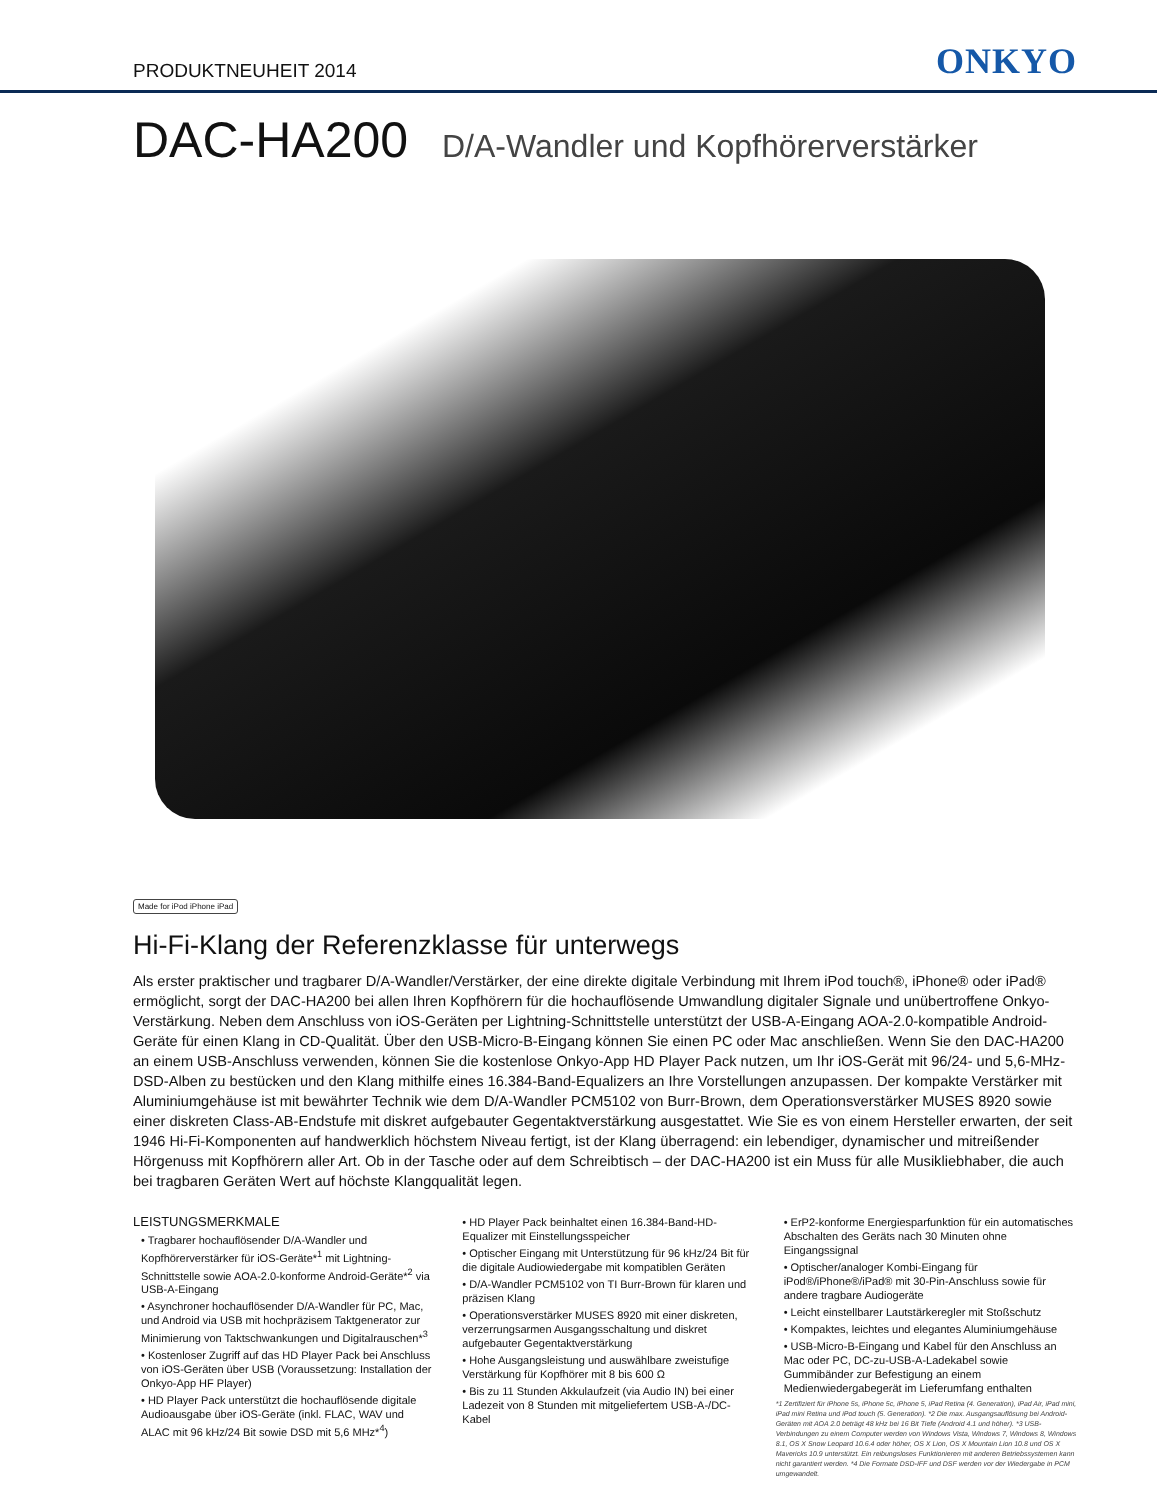PRODUKTNEUHEIT 2014
ONKYO
DAC-HA200 D/A-Wandler und Kopfhörerverstärker
Made for iPod iPhone iPad
Hi-Fi-Klang der Referenzklasse für unterwegs
Als erster praktischer und tragbarer D/A-Wandler/Verstärker, der eine direkte digitale Verbindung mit Ihrem iPod touch®, iPhone® oder iPad® ermöglicht, sorgt der DAC-HA200 bei allen Ihren Kopfhörern für die hochauflösende Umwandlung digitaler Signale und unübertroffene Onkyo-Verstärkung. Neben dem Anschluss von iOS-Geräten per Lightning-Schnittstelle unterstützt der USB-A-Eingang AOA-2.0-kompatible Android-Geräte für einen Klang in CD-Qualität. Über den USB-Micro-B-Eingang können Sie einen PC oder Mac anschließen. Wenn Sie den DAC-HA200 an einem USB-Anschluss verwenden, können Sie die kostenlose Onkyo-App HD Player Pack nutzen, um Ihr iOS-Gerät mit 96/24- und 5,6-MHz-DSD-Alben zu bestücken und den Klang mithilfe eines 16.384-Band-Equalizers an Ihre Vorstellungen anzupassen. Der kompakte Verstärker mit Aluminiumgehäuse ist mit bewährter Technik wie dem D/A-Wandler PCM5102 von Burr-Brown, dem Operationsverstärker MUSES 8920 sowie einer diskreten Class-AB-Endstufe mit diskret aufgebauter Gegentaktverstärkung ausgestattet. Wie Sie es von einem Hersteller erwarten, der seit 1946 Hi-Fi-Komponenten auf handwerklich höchstem Niveau fertigt, ist der Klang überragend: ein lebendiger, dynamischer und mitreißender Hörgenuss mit Kopfhörern aller Art. Ob in der Tasche oder auf dem Schreibtisch – der DAC-HA200 ist ein Muss für alle Musikliebhaber, die auch bei tragbaren Geräten Wert auf höchste Klangqualität legen.
LEISTUNGSMERKMALE
• Tragbarer hochauflösender D/A-Wandler und Kopfhörerverstärker für iOS-Geräte*<sup>1</sup> mit Lightning-Schnittstelle sowie AOA-2.0-konforme Android-Geräte*<sup>2</sup> via USB-A-Eingang
• Asynchroner hochauflösender D/A-Wandler für PC, Mac, und Android via USB mit hochpräzisem Taktgenerator zur Minimierung von Taktschwankungen und Digitalrauschen*<sup>3</sup>
• Kostenloser Zugriff auf das HD Player Pack bei Anschluss von iOS-Geräten über USB (Voraussetzung: Installation der Onkyo-App HF Player)
• HD Player Pack unterstützt die hochauflösende digitale Audioausgabe über iOS-Geräte (inkl. FLAC, WAV und ALAC mit 96 kHz/24 Bit sowie DSD mit 5,6 MHz*<sup>4</sup>)
• HD Player Pack beinhaltet einen 16.384-Band-HD-Equalizer mit Einstellungsspeicher
• Optischer Eingang mit Unterstützung für 96 kHz/24 Bit für die digitale Audiowiedergabe mit kompatiblen Geräten
• D/A-Wandler PCM5102 von TI Burr-Brown für klaren und präzisen Klang
• Operationsverstärker MUSES 8920 mit einer diskreten, verzerrungsarmen Ausgangsschaltung und diskret aufgebauter Gegentaktverstärkung
• Hohe Ausgangsleistung und auswählbare zweistufige Verstärkung für Kopfhörer mit 8 bis 600 Ω
• Bis zu 11 Stunden Akkulaufzeit (via Audio IN) bei einer Ladezeit von 8 Stunden mit mitgeliefertem USB-A-/DC-Kabel
• ErP2-konforme Energiesparfunktion für ein automatisches Abschalten des Geräts nach 30 Minuten ohne Eingangssignal
• Optischer/analoger Kombi-Eingang für iPod®/iPhone®/iPad® mit 30-Pin-Anschluss sowie für andere tragbare Audiogeräte
• Leicht einstellbarer Lautstärkeregler mit Stoßschutz
• Kompaktes, leichtes und elegantes Aluminiumgehäuse
• USB-Micro-B-Eingang und Kabel für den Anschluss an Mac oder PC, DC-zu-USB-A-Ladekabel sowie Gummibänder zur Befestigung an einem Medienwiedergabegerät im Lieferumfang enthalten
*1 Zertifiziert für iPhone 5s, iPhone 5c, iPhone 5, iPad Retina (4. Generation), iPad Air, iPad mini, iPad mini Retina und iPod touch (5. Generation). *2 Die max. Ausgangsauflösung bei Android-Geräten mit AOA 2.0 beträgt 48 kHz bei 16 Bit Tiefe (Android 4.1 und höher). *3 USB-Verbindungen zu einem Computer werden von Windows Vista, Windows 7, Windows 8, Windows 8.1, OS X Snow Leopard 10.6.4 oder höher, OS X Lion, OS X Mountain Lion 10.8 und OS X Mavericks 10.9 unterstützt. Ein reibungsloses Funktionieren mit anderen Betriebssystemen kann nicht garantiert werden. *4 Die Formate DSD-IFF und DSF werden vor der Wiedergabe in PCM umgewandelt.